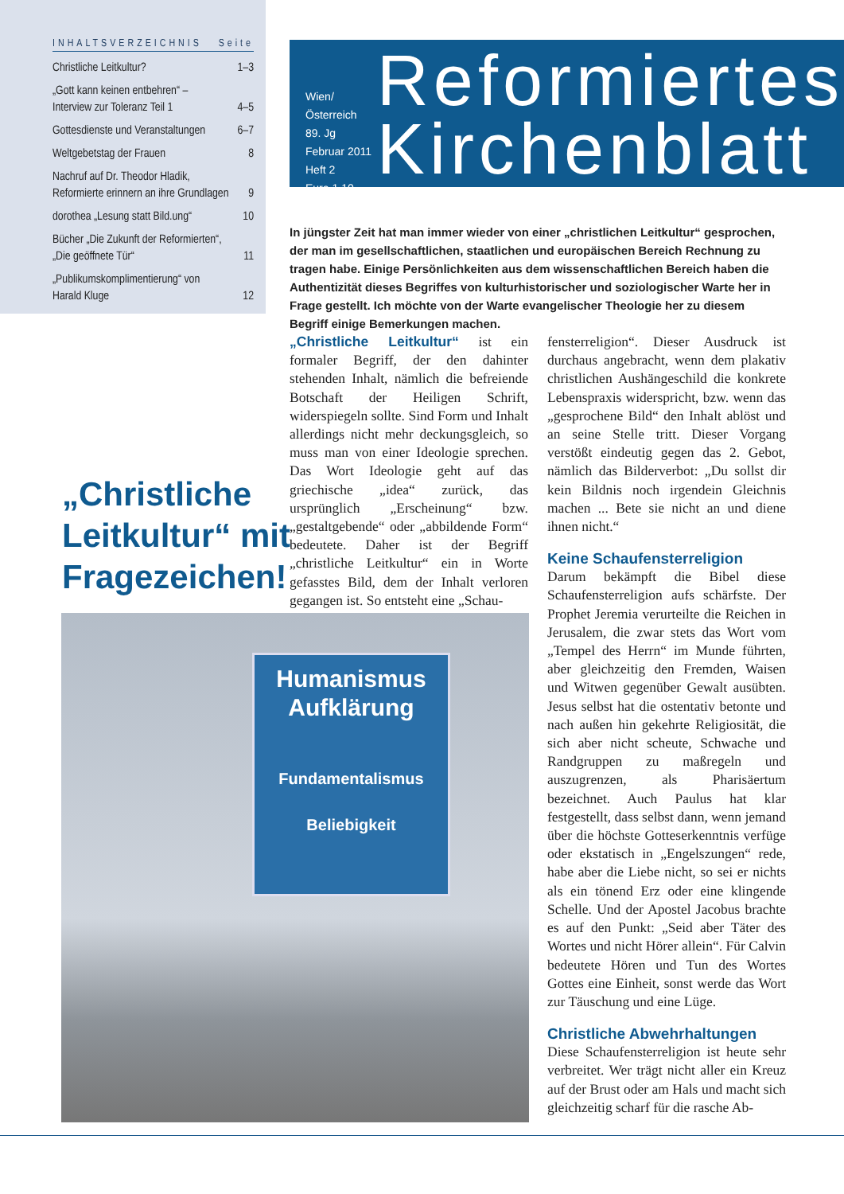INHALTSVERZEICHNIS Seite
Christliche Leitkultur? 1–3
„Gott kann keinen entbehren“ –
Interview zur Toleranz Teil 1 4–5
Gottesdienste und Veranstaltungen 6–7
Weltgebetstag der Frauen 8
Nachruf auf Dr. Theodor Hladik,
Reformierte erinnern an ihre Grundlagen 9
dorothea „Lesung statt Bild.ung“10
Bücher „Die Zukunft der Reformierten“,
„Die geöffnete Tür“11
„Publikumskomplimentierung“ von
Harald Kluge 12
Wien/Österreich
89. Jg
Februar 2011
Heft 2
Euro 1,10
Reformiertes
Kirchenblatt
In jüngster Zeit hat man immer wieder von einer „christlichen Leitkultur“ gesprochen, der man im gesellschaftlichen, staatlichen und europäischen Bereich Rechnung zu tragen habe. Einige Persönlichkeiten aus dem wissenschaftlichen Bereich haben die Authentizität dieses Begriffes von kulturhistorischer und soziologischer Warte her in Frage gestellt. Ich möchte von der Warte evangelischer Theologie her zu diesem Begriff einige Bemerkungen machen.
„Christliche
Leitkultur“ mit
Fragezeichen!
„Christliche Leitkultur“ ist ein formaler Begriff, der den dahinter stehenden Inhalt, nämlich die befreiende Botschaft der Heiligen Schrift, widerspiegeln sollte. Sind Form und Inhalt allerdings nicht mehr deckungsgleich, so muss man von einer Ideologie sprechen. Das Wort Ideologie geht auf das griechische „idea“ zurück, das ursprünglich „Erscheinung“ bzw. „gestaltgebende“ oder „abbildende Form“ bedeutete. Daher ist der Begriff „christliche Leitkultur“ ein in Worte gefasstes Bild, dem der Inhalt verloren gegangen ist. So entsteht eine „Schau-
fensterreligion“. Dieser Ausdruck ist durchaus angebracht, wenn dem plakativ christlichen Aushängeschild die konkrete Lebenspraxis widerspricht, bzw. wenn das „gesprochene Bild“ den Inhalt ablöst und an seine Stelle tritt. Dieser Vorgang verstößt eindeutig gegen das 2. Gebot, nämlich das Bilderverbot: „Du sollst dir kein Bildnis noch irgendein Gleichnis machen ... Bete sie nicht an und diene ihnen nicht.“
Keine Schaufensterreligion
Darum bekämpft die Bibel diese Schaufensterreligion aufs schärfste. Der Prophet Jeremia verurteilte die Reichen in Jerusalem, die zwar stets das Wort vom „Tempel des Herrn“ im Munde führten, aber gleichzeitig den Fremden, Waisen und Witwen gegenüber Gewalt ausübten. Jesus selbst hat die ostentativ betonte und nach außen hin gekehrte Religiosität, die sich aber nicht scheute, Schwache und Randgruppen zu maßregeln und auszugrenzen, als Pharisäertum bezeichnet. Auch Paulus hat klar festgestellt, dass selbst dann, wenn jemand über die höchste Gotteserkenntnis verfüge oder ekstatisch in „Engelszungen“ rede, habe aber die Liebe nicht, so sei er nichts als ein tönend Erz oder eine klingende Schelle. Und der Apostel Jacobus brachte es auf den Punkt: „Seid aber Täter des Wortes und nicht Hörer allein“. Für Calvin bedeutete Hören und Tun des Wortes Gottes eine Einheit, sonst werde das Wort zur Täuschung und eine Lüge.
Christliche Abwehrhaltungen
Diese Schaufensterreligion ist heute sehr verbreitet. Wer trägt nicht aller ein Kreuz auf der Brust oder am Hals und macht sich gleichzeitig scharf für die rasche Ab-
Humanismus
Aufklärung
Fundamentalismus
Beliebigkeit